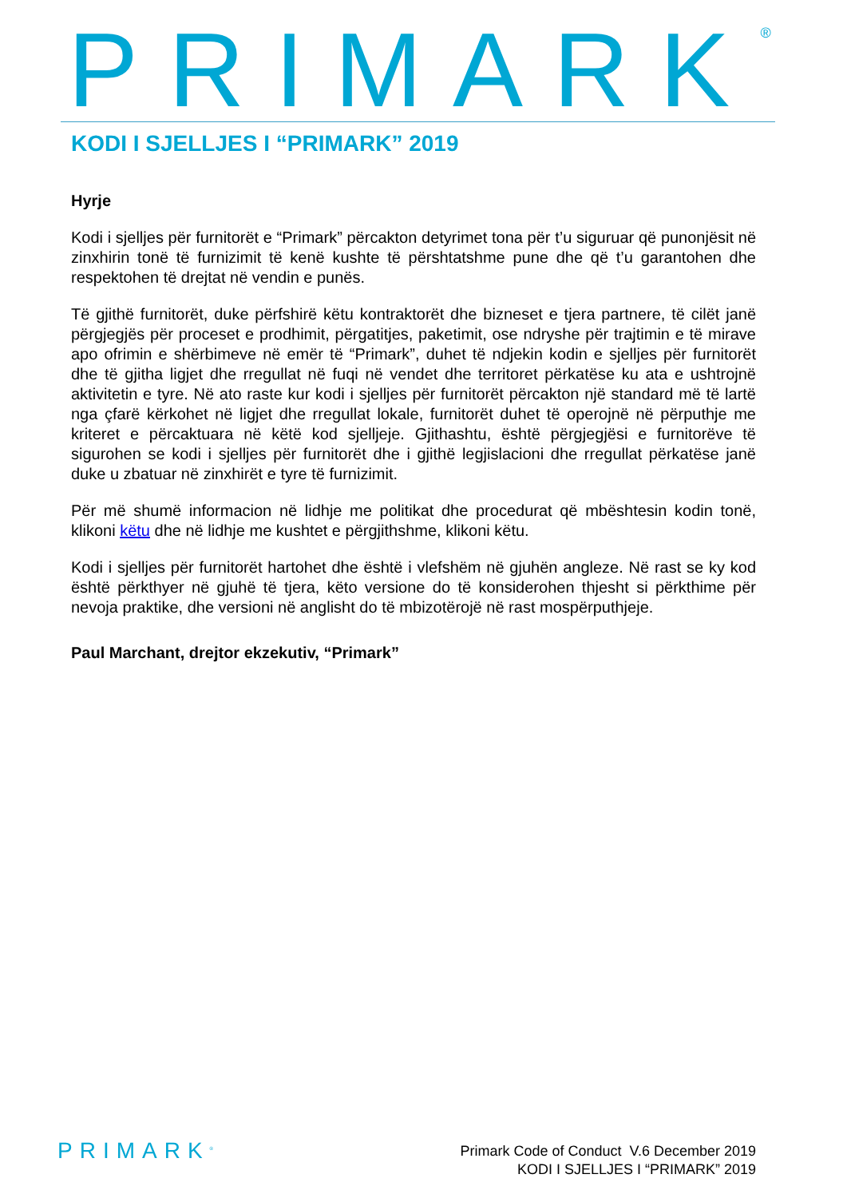PRIMARK<sup>®</sup>
KODI I SJELLJES I “PRIMARK” 2019
Hyrje
Kodi i sjelljes për furnitorët e “Primark” përcakton detyrimet tona për t’u siguruar që punonjësit në zinxhirin tonë të furnizimit të kenë kushte të përshtatshme pune dhe që t’u garantohen dhe respektohen të drejtat në vendin e punës.
Të gjithë furnitorët, duke përfshirë këtu kontraktorët dhe bizneset e tjera partnere, të cilët janë përgjegjës për proceset e prodhimit, përgatitjes, paketimit, ose ndryshe për trajtimin e të mirave apo ofrimin e shërbimeve në emër të “Primark”, duhet të ndjekin kodin e sjelljes për furnitorët dhe të gjitha ligjet dhe rregullat në fuqi në vendet dhe territoret përkatëse ku ata e ushtrojnë aktivitetin e tyre. Në ato raste kur kodi i sjelljes për furnitorët përcakton një standard më të lartë nga çfarë kërkohet në ligjet dhe rregullat lokale, furnitorët duhet të operojnë në përputhje me kriteret e përcaktuara në këtë kod sjelljeje. Gjithashtu, është përgjegjësi e furnitorëve të sigurohen se kodi i sjelljes për furnitorët dhe i gjithë legjislacioni dhe rregullat përkatëse janë duke u zbatuar në zinxhirët e tyre të furnizimit.
Për më shumë informacion në lidhje me politikat dhe procedurat që mbështesin kodin tonë, klikoni këtu dhe në lidhje me kushtet e përgjithshme, klikoni këtu.
Kodi i sjelljes për furnitorët hartohet dhe është i vlefshëm në gjuhën angleze. Në rast se ky kod është përkthyer në gjuhë të tjera, këto versione do të konsiderohen thjesht si përkthime për nevoja praktike, dhe versioni në anglisht do të mbizotërojë në rast mospërputhjeje.
Paul Marchant, drejtor ekzekutiv, “Primark”
PRIMARK<sup>®</sup>
Primark Code of Conduct V.6 December 2019
KODI I SJELLJES I “PRIMARK” 2019